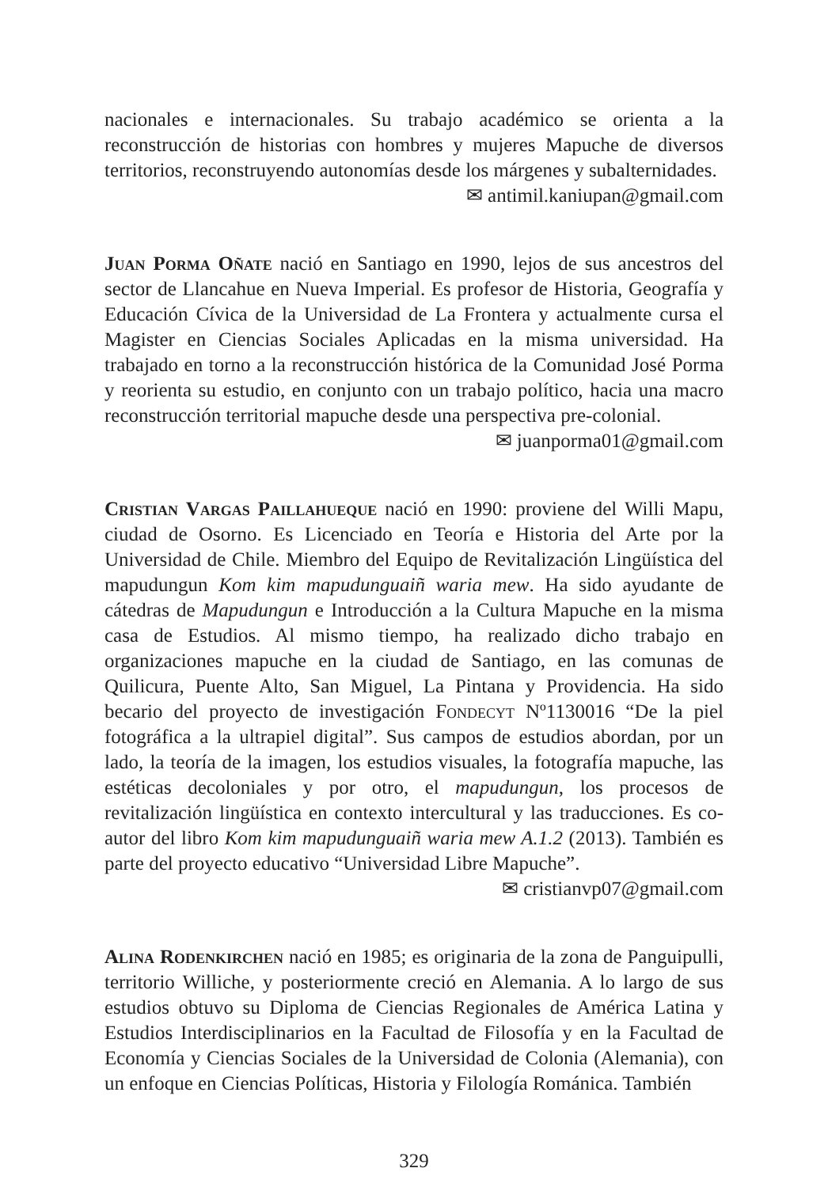nacionales e internacionales. Su trabajo académico se orienta a la reconstrucción de historias con hombres y mujeres Mapuche de diversos territorios, reconstruyendo autonomías desde los márgenes y subalternidades.
✉ antimil.kaniupan@gmail.com
Juan Porma Oñate nació en Santiago en 1990, lejos de sus ancestros del sector de Llancahue en Nueva Imperial. Es profesor de Historia, Geografía y Educación Cívica de la Universidad de La Frontera y actualmente cursa el Magister en Ciencias Sociales Aplicadas en la misma universidad. Ha trabajado en torno a la reconstrucción histórica de la Comunidad José Porma y reorienta su estudio, en conjunto con un trabajo político, hacia una macro reconstrucción territorial mapuche desde una perspectiva pre-colonial.
✉ juanporma01@gmail.com
Cristian Vargas Paillahueque nació en 1990: proviene del Willi Mapu, ciudad de Osorno. Es Licenciado en Teoría e Historia del Arte por la Universidad de Chile. Miembro del Equipo de Revitalización Lingüística del mapudungun Kom kim mapudunguaiñ waria mew. Ha sido ayudante de cátedras de Mapudungun e Introducción a la Cultura Mapuche en la misma casa de Estudios. Al mismo tiempo, ha realizado dicho trabajo en organizaciones mapuche en la ciudad de Santiago, en las comunas de Quilicura, Puente Alto, San Miguel, La Pintana y Providencia. Ha sido becario del proyecto de investigación Fondecyt Nº1130016 “De la piel fotográfica a la ultrapiel digital”. Sus campos de estudios abordan, por un lado, la teoría de la imagen, los estudios visuales, la fotografía mapuche, las estéticas decoloniales y por otro, el mapudungun, los procesos de revitalización lingüística en contexto intercultural y las traducciones. Es co-autor del libro Kom kim mapudunguaiñ waria mew A.1.2 (2013). También es parte del proyecto educativo “Universidad Libre Mapuche”.
✉ cristianvp07@gmail.com
Alina Rodenkirchen nació en 1985; es originaria de la zona de Panguipulli, territorio Williche, y posteriormente creció en Alemania. A lo largo de sus estudios obtuvo su Diploma de Ciencias Regionales de América Latina y Estudios Interdisciplinarios en la Facultad de Filosofía y en la Facultad de Economía y Ciencias Sociales de la Universidad de Colonia (Alemania), con un enfoque en Ciencias Políticas, Historia y Filología Románica. También
329